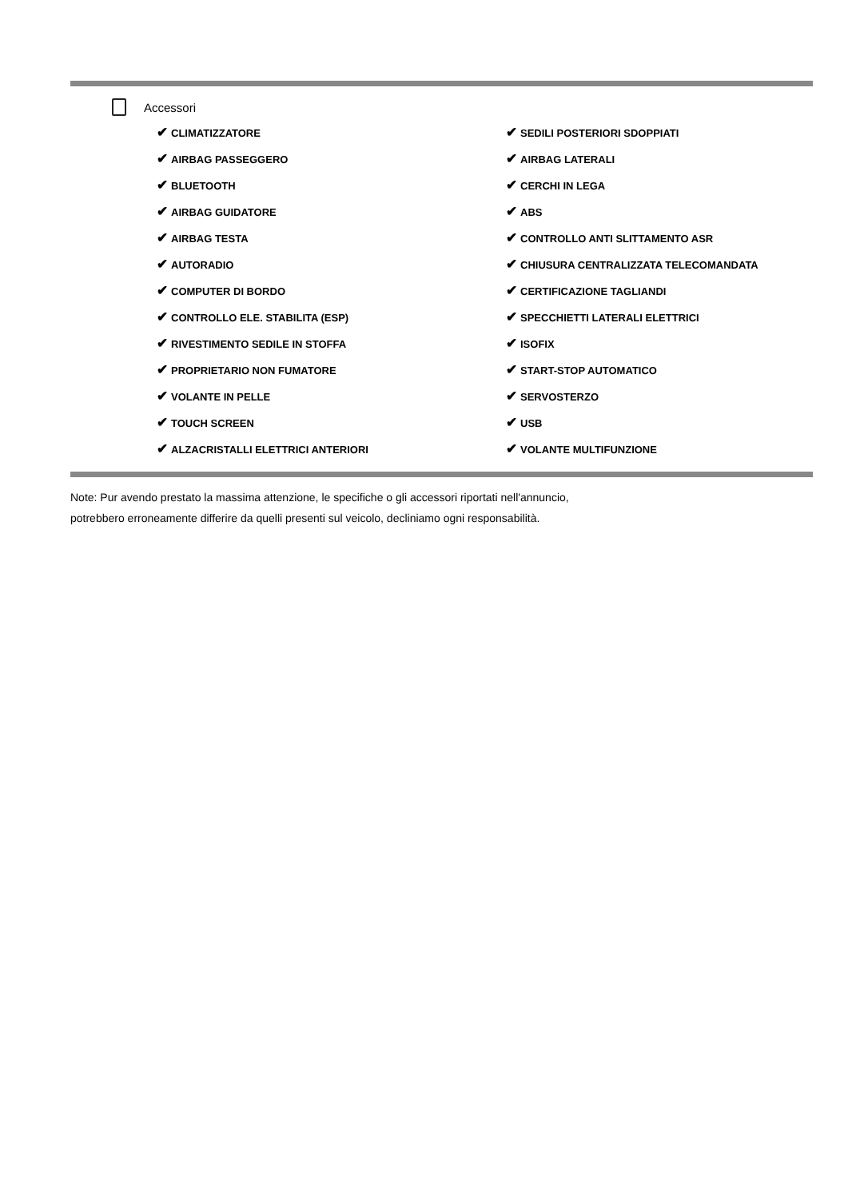Accessori
| ✔ CLIMATIZZATORE | ✔ SEDILI POSTERIORI SDOPPIATI |
| ✔ AIRBAG PASSEGGERO | ✔ AIRBAG LATERALI |
| ✔ BLUETOOTH | ✔ CERCHI IN LEGA |
| ✔ AIRBAG GUIDATORE | ✔ ABS |
| ✔ AIRBAG TESTA | ✔ CONTROLLO ANTI SLITTAMENTO ASR |
| ✔ AUTORADIO | ✔ CHIUSURA CENTRALIZZATA TELECOMANDATA |
| ✔ COMPUTER DI BORDO | ✔ CERTIFICAZIONE TAGLIANDI |
| ✔ CONTROLLO ELE. STABILITA (ESP) | ✔ SPECCHIETTI LATERALI ELETTRICI |
| ✔ RIVESTIMENTO SEDILE IN STOFFA | ✔ ISOFIX |
| ✔ PROPRIETARIO NON FUMATORE | ✔ START-STOP AUTOMATICO |
| ✔ VOLANTE IN PELLE | ✔ SERVOSTERZO |
| ✔ TOUCH SCREEN | ✔ USB |
| ✔ ALZACRISTALLI ELETTRICI ANTERIORI | ✔ VOLANTE MULTIFUNZIONE |
Note: Pur avendo prestato la massima attenzione, le specifiche o gli accessori riportati nell'annuncio,
potrebbero erroneamente differire da quelli presenti sul veicolo, decliniamo ogni responsabilità.